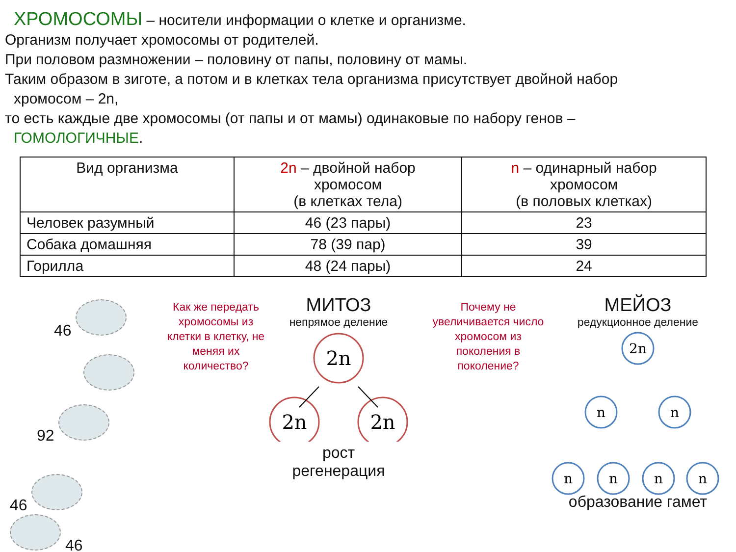ХРОМОСОМЫ – носители информации о клетке и организме.
Организм получает хромосомы от родителей.
При половом размножении – половину от папы, половину от мамы.
Таким образом в зиготе, а потом и в клетках тела организма присутствует двойной набор
хромосом – 2n,
то есть каждые две хромосомы (от папы и от мамы) одинаковые по набору генов –
ГОМОЛОГИЧНЫЕ.
| Вид организма | 2n – двойной набор хромосом (в клетках тела) | n – одинарный набор хромосом (в половых клетках) |
| --- | --- | --- |
| Человек разумный | 46 (23 пары) | 23 |
| Собака домашняя | 78 (39 пар) | 39 |
| Горилла | 48 (24 пары) | 24 |
46
92
46 46
Как же передать хромосомы из клетки в клетку, не меняя их количество?
МИТОЗ
непрямое деление
2n
2n
2n
рост
регенерация
Почему не увеличивается число хромосом из поколения в поколение?
МЕЙОЗ
редукционное деление
2n
n
n
n
n
n
n
образование гамет